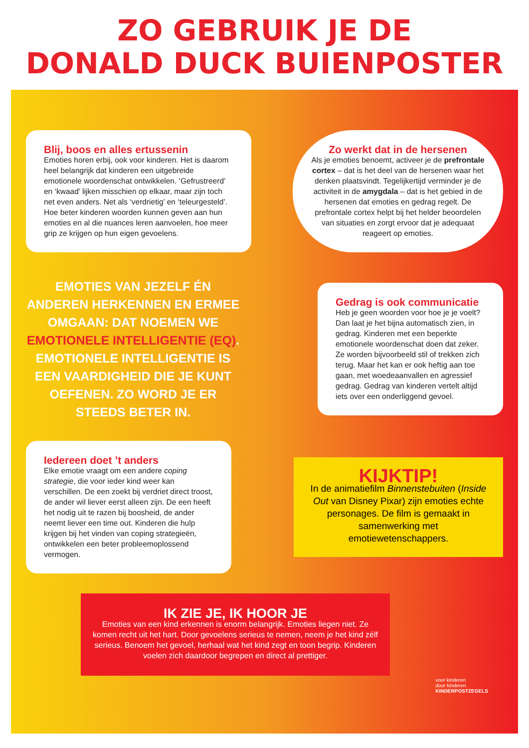ZO GEBRUIK JE DE
DONALD DUCK BUIENPOSTER
Blij, boos en alles ertussenin
Emoties horen erbij, ook voor kinderen. Het is daarom heel belangrijk dat kinderen een uitgebreide emotionele woordenschat ontwikkelen. ‘Gefrustreerd’ en ‘kwaad’ lijken misschien op elkaar, maar zijn toch net even anders. Net als ‘verdrietig’ en ‘teleurgesteld’. Hoe beter kinderen woorden kunnen geven aan hun emoties en al die nuances leren aanvoelen, hoe meer grip ze krijgen op hun eigen gevoelens.
Zo werkt dat in de hersenen
Als je emoties benoemt, activeer je de prefrontale cortex – dat is het deel van de hersenen waar het denken plaatsvindt. Tegelijkertijd verminder je de activiteit in de amygdala – dat is het gebied in de hersenen dat emoties en gedrag regelt. De prefrontale cortex helpt bij het helder beoordelen van situaties en zorgt ervoor dat je adequaat reageert op emoties.
EMOTIES VAN JEZELF ÉN ANDEREN HERKENNEN EN ERMEE OMGAAN: DAT NOEMEN WE EMOTIONELE INTELLIGENTIE (EQ). EMOTIONELE INTELLIGENTIE IS EEN VAARDIGHEID DIE JE KUNT OEFENEN. ZO WORD JE ER STEEDS BETER IN.
Gedrag is ook communicatie
Heb je geen woorden voor hoe je je voelt? Dan laat je het bijna automatisch zien, in gedrag. Kinderen met een beperkte emotionele woordenschat doen dat zeker. Ze worden bijvoorbeeld stil of trekken zich terug. Maar het kan er ook heftig aan toe gaan, met woedeaanvallen en agressief gedrag. Gedrag van kinderen vertelt altijd iets over een onderliggend gevoel.
Iedereen doet ’t anders
Elke emotie vraagt om een andere coping strategie, die voor ieder kind weer kan verschillen. De een zoekt bij verdriet direct troost, de ander wil liever eerst alleen zijn. De een heeft het nodig uit te razen bij boosheid, de ander neemt liever een time out. Kinderen die hulp krijgen bij het vinden van coping strategieën, ontwikkelen een beter probleemoplossend vermogen.
KIJKTIP!
In de animatiefilm Binnenstebuiten (Inside Out van Disney Pixar) zijn emoties echte personages. De film is gemaakt in samenwerking met emotiewetenschappers.
IK ZIE JE, IK HOOR JE
Emoties van een kind erkennen is enorm belangrijk. Emoties liegen niet. Ze komen recht uit het hart. Door gevoelens serieus te nemen, neem je het kind zélf serieus. Benoem het gevoel, herhaal wat het kind zegt en toon begrip. Kinderen voelen zich daardoor begrepen en direct al prettiger.
voor kinderen
door kinderen
KINDERPOSTZEGELS